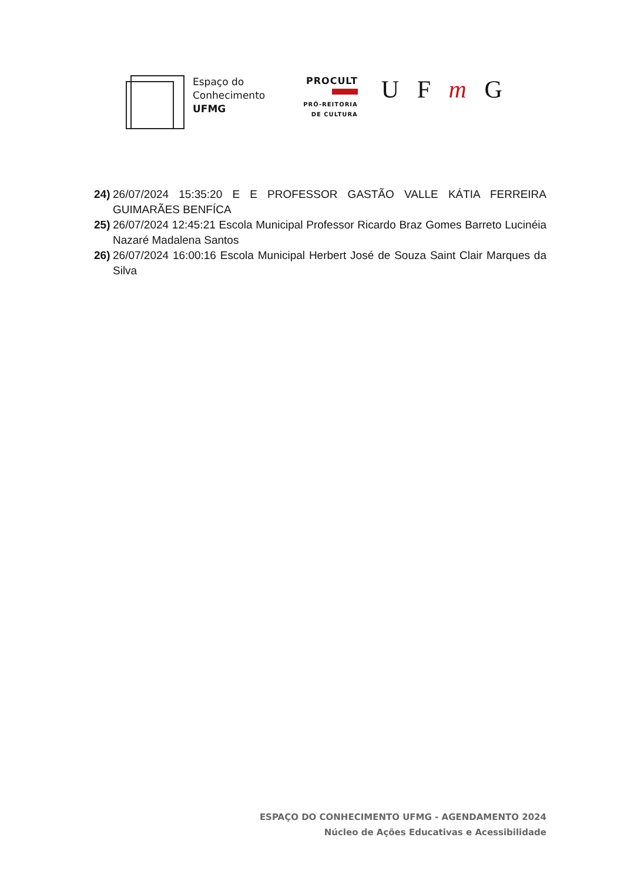Espaço do
Conhecimento
UFMG
PROCULT
PRÓ-REITORIA
DE CULTURA
U F m G
24) 26/07/2024 15:35:20 E E PROFESSOR GASTÃO VALLE KÁTIA FERREIRA GUIMARÃES BENFÍCA
25) 26/07/2024 12:45:21 Escola Municipal Professor Ricardo Braz Gomes Barreto Lucinéia Nazaré Madalena Santos
26) 26/07/2024 16:00:16 Escola Municipal Herbert José de Souza Saint Clair Marques da Silva
ESPAÇO DO CONHECIMENTO UFMG - AGENDAMENTO 2024
Núcleo de Ações Educativas e Acessibilidade